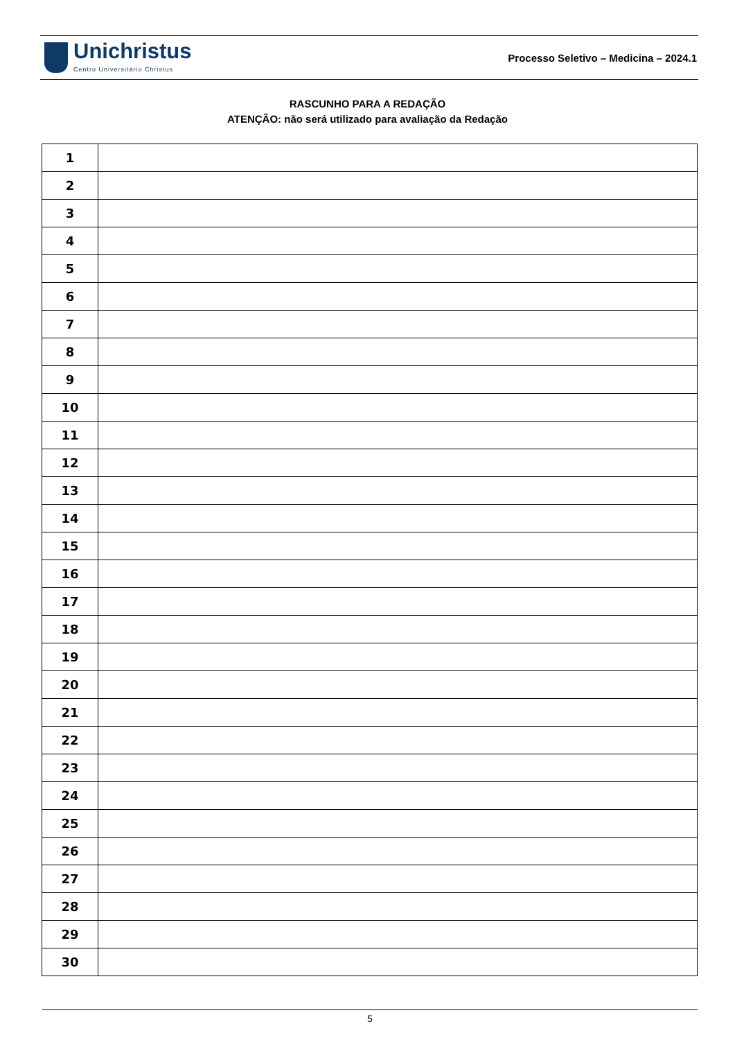Unichristus
Centro Universitário Christus
Processo Seletivo – Medicina – 2024.1
RASCUNHO PARA A REDAÇÃO
ATENÇÃO: não será utilizado para avaliação da Redação
| 1 | |
| 2 | |
| 3 | |
| 4 | |
| 5 | |
| 6 | |
| 7 | |
| 8 | |
| 9 | |
| 10 | |
| 11 | |
| 12 | |
| 13 | |
| 14 | |
| 15 | |
| 16 | |
| 17 | |
| 18 | |
| 19 | |
| 20 | |
| 21 | |
| 22 | |
| 23 | |
| 24 | |
| 25 | |
| 26 | |
| 27 | |
| 28 | |
| 29 | |
| 30 | |
5